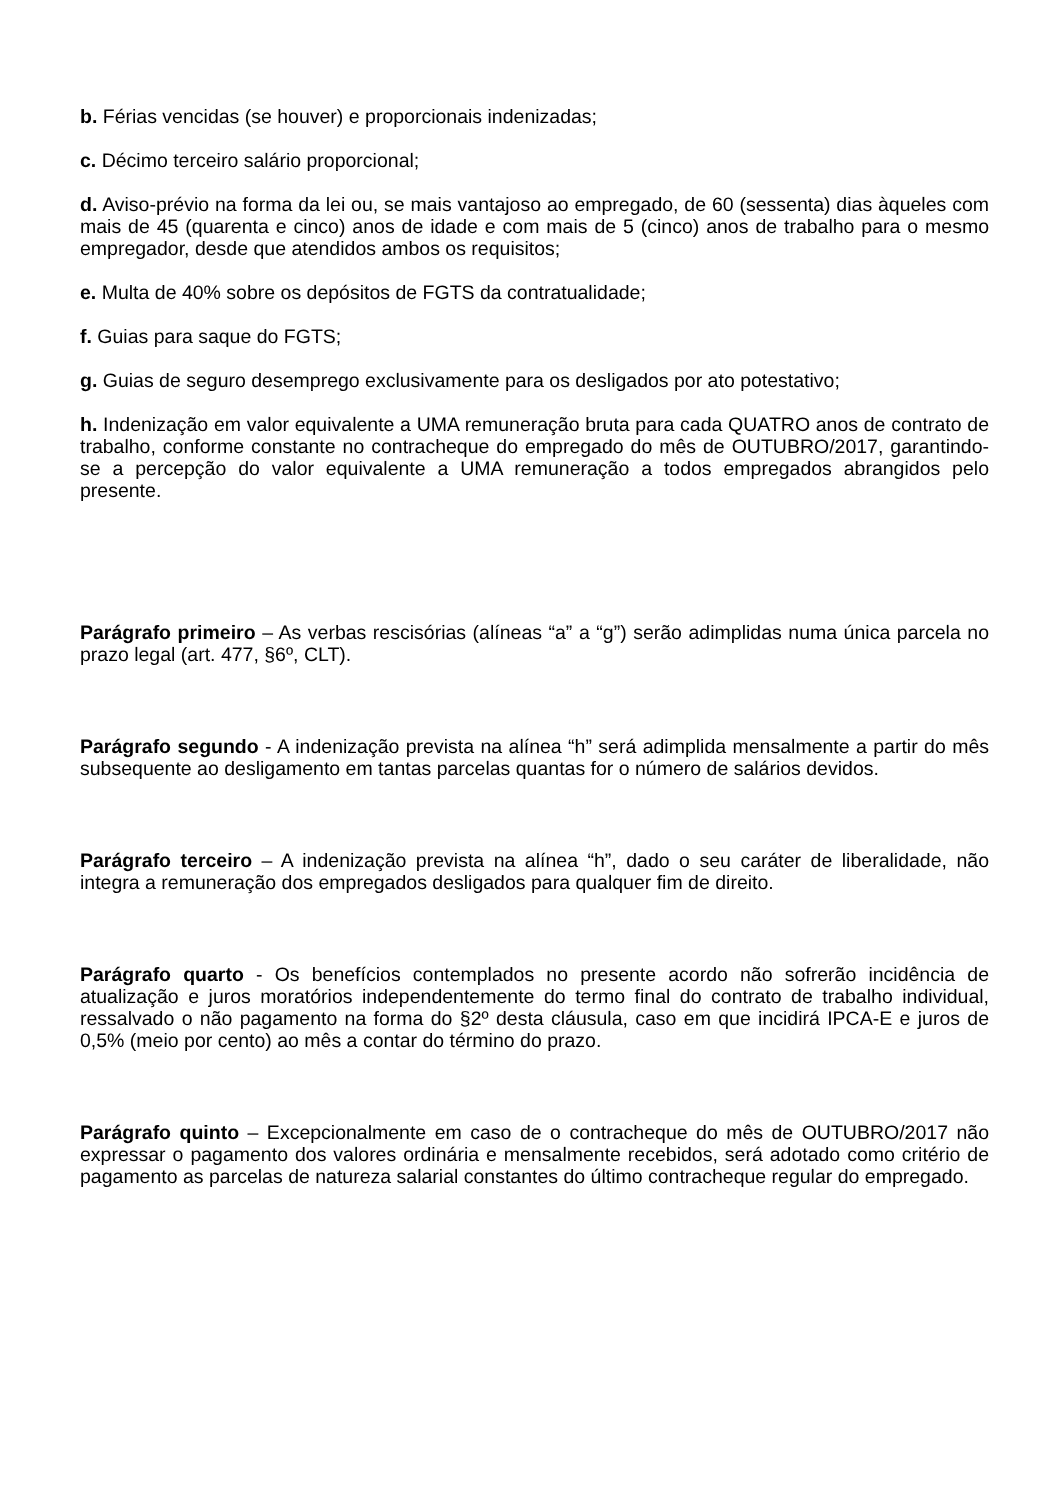b. Férias vencidas (se houver) e proporcionais indenizadas;
c. Décimo terceiro salário proporcional;
d. Aviso-prévio na forma da lei ou, se mais vantajoso ao empregado, de 60 (sessenta) dias àqueles com mais de 45 (quarenta e cinco) anos de idade e com mais de 5 (cinco) anos de trabalho para o mesmo empregador, desde que atendidos ambos os requisitos;
e. Multa de 40% sobre os depósitos de FGTS da contratualidade;
f. Guias para saque do FGTS;
g. Guias de seguro desemprego exclusivamente para os desligados por ato potestativo;
h. Indenização em valor equivalente a UMA remuneração bruta para cada QUATRO anos de contrato de trabalho, conforme constante no contracheque do empregado do mês de OUTUBRO/2017, garantindo-se a percepção do valor equivalente a UMA remuneração a todos empregados abrangidos pelo presente.
Parágrafo primeiro – As verbas rescisórias (alíneas “a” a “g”) serão adimplidas numa única parcela no prazo legal (art. 477, §6º, CLT).
Parágrafo segundo - A indenização prevista na alínea “h” será adimplida mensalmente a partir do mês subsequente ao desligamento em tantas parcelas quantas for o número de salários devidos.
Parágrafo terceiro – A indenização prevista na alínea “h”, dado o seu caráter de liberalidade, não integra a remuneração dos empregados desligados para qualquer fim de direito.
Parágrafo quarto - Os benefícios contemplados no presente acordo não sofrerão incidência de atualização e juros moratórios independentemente do termo final do contrato de trabalho individual, ressalvado o não pagamento na forma do §2º desta cláusula, caso em que incidirá IPCA-E e juros de 0,5% (meio por cento) ao mês a contar do término do prazo.
Parágrafo quinto – Excepcionalmente em caso de o contracheque do mês de OUTUBRO/2017 não expressar o pagamento dos valores ordinária e mensalmente recebidos, será adotado como critério de pagamento as parcelas de natureza salarial constantes do último contracheque regular do empregado.